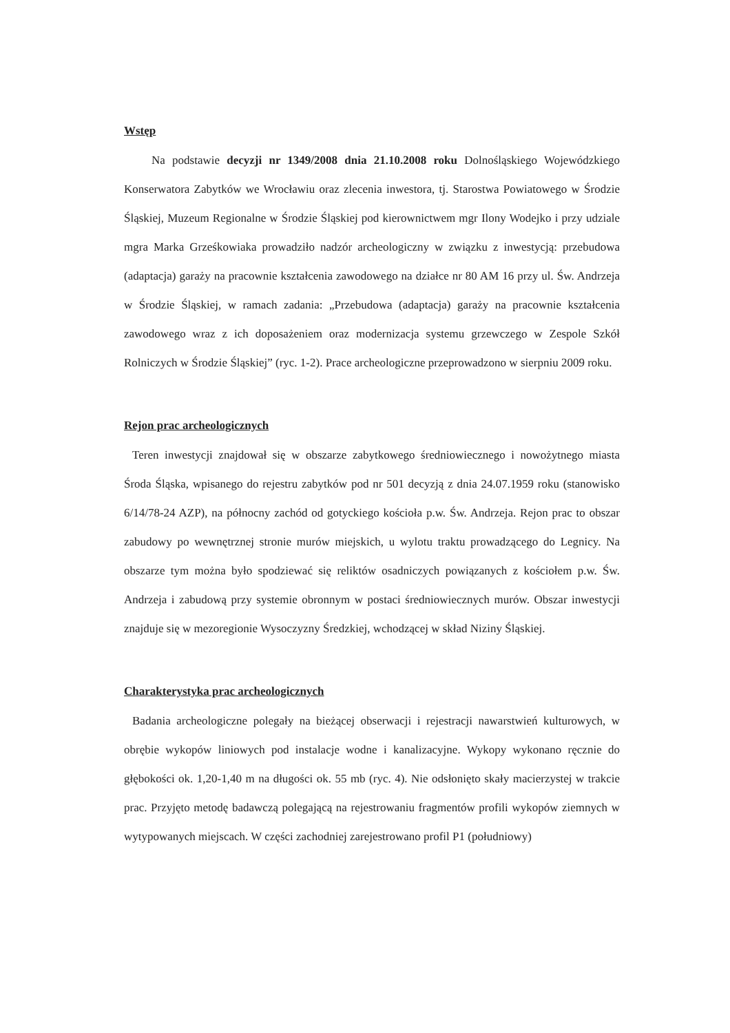Wstęp
Na podstawie decyzji nr 1349/2008 dnia 21.10.2008 roku Dolnośląskiego Wojewódzkiego Konserwatora Zabytków we Wrocławiu oraz zlecenia inwestora, tj. Starostwa Powiatowego w Środzie Śląskiej, Muzeum Regionalne w Środzie Śląskiej pod kierownictwem mgr Ilony Wodejko i przy udziale mgra Marka Grześkowiaka prowadziło nadzór archeologiczny w związku z inwestycją: przebudowa (adaptacja) garaży na pracownie kształcenia zawodowego na działce nr 80 AM 16 przy ul. Św. Andrzeja w Środzie Śląskiej, w ramach zadania: „Przebudowa (adaptacja) garaży na pracownie kształcenia zawodowego wraz z ich doposażeniem oraz modernizacja systemu grzewczego w Zespole Szkół Rolniczych w Środzie Śląskiej” (ryc. 1-2). Prace archeologiczne przeprowadzono w sierpniu 2009 roku.
Rejon prac archeologicznych
Teren inwestycji znajdował się w obszarze zabytkowego średniowiecznego i nowożytnego miasta Środa Śląska, wpisanego do rejestru zabytków pod nr 501 decyzją z dnia 24.07.1959 roku (stanowisko 6/14/78-24 AZP), na północny zachód od gotyckiego kościoła p.w. Św. Andrzeja. Rejon prac to obszar zabudowy po wewnętrznej stronie murów miejskich, u wylotu traktu prowadzącego do Legnicy. Na obszarze tym można było spodziewać się reliktów osadniczych powiązanych z kościołem p.w. Św. Andrzeja i zabudową przy systemie obronnym w postaci średniowiecznych murów. Obszar inwestycji znajduje się w mezoregionie Wysoczyzny Średzkiej, wchodzącej w skład Niziny Śląskiej.
Charakterystyka prac archeologicznych
Badania archeologiczne polegały na bieżącej obserwacji i rejestracji nawarstwień kulturowych, w obrębie wykopów liniowych pod instalacje wodne i kanalizacyjne. Wykopy wykonano ręcznie do głębokości ok. 1,20-1,40 m na długości ok. 55 mb (ryc. 4). Nie odsłonięto skały macierzystej w trakcie prac. Przyjęto metodę badawczą polegającą na rejestrowaniu fragmentów profili wykopów ziemnych w wytypowanych miejscach. W części zachodniej zarejestrowano profil P1 (południowy)